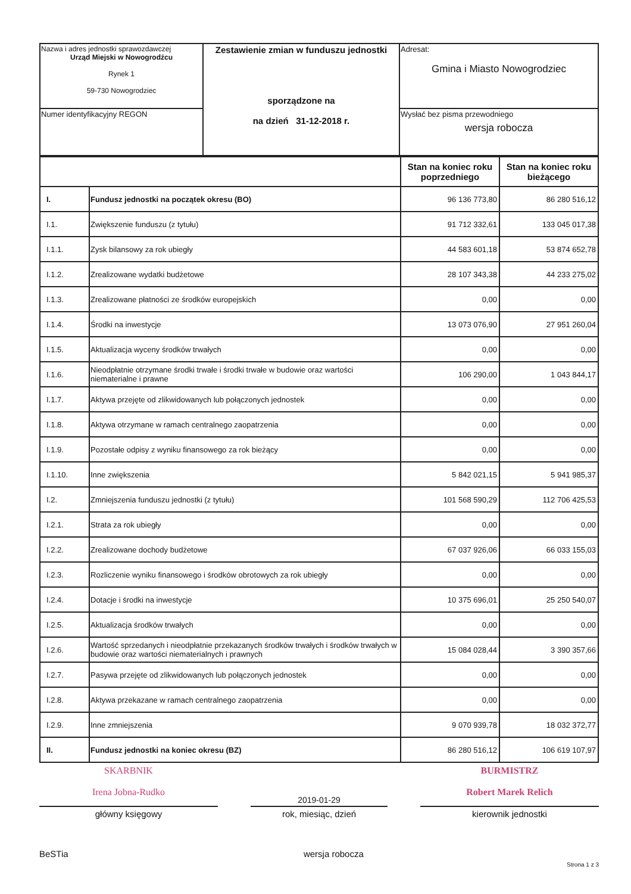| Nazwa i adres jednostki sprawozdawczej Urząd Miejski w Nowogrodźcu Rynek 1 59-730 Nowogrodziec | Zestawienie zmian w funduszu jednostki sporządzone na na dzień 31-12-2018 r. | Adresat: Gmina i Miasto Nowogrodziec |
| Numer identyfikacyjny REGON | | Wysłać bez pisma przewodniego wersja robocza |
| | | Stan na koniec roku poprzedniego | Stan na koniec roku bieżącego |
| --- | --- | --- | --- |
| I. | Fundusz jednostki na początek okresu (BO) | 96 136 773,80 | 86 280 516,12 |
| I.1. | Zwiększenie funduszu (z tytułu) | 91 712 332,61 | 133 045 017,38 |
| I.1.1. | Zysk bilansowy za rok ubiegły | 44 583 601,18 | 53 874 652,78 |
| I.1.2. | Zrealizowane wydatki budżetowe | 28 107 343,38 | 44 233 275,02 |
| I.1.3. | Zrealizowane płatności ze środków europejskich | 0,00 | 0,00 |
| I.1.4. | Środki na inwestycje | 13 073 076,90 | 27 951 260,04 |
| I.1.5. | Aktualizacja wyceny środków trwałych | 0,00 | 0,00 |
| I.1.6. | Nieodpłatnie otrzymane środki trwałe i środki trwałe w budowie oraz wartości niematerialne i prawne | 106 290,00 | 1 043 844,17 |
| I.1.7. | Aktywa przejęte od zlikwidowanych lub połączonych jednostek | 0,00 | 0,00 |
| I.1.8. | Aktywa otrzymane w ramach centralnego zaopatrzenia | 0,00 | 0,00 |
| I.1.9. | Pozostałe odpisy z wyniku finansowego za rok bieżący | 0,00 | 0,00 |
| I.1.10. | Inne zwiększenia | 5 842 021,15 | 5 941 985,37 |
| I.2. | Zmniejszenia funduszu jednostki (z tytułu) | 101 568 590,29 | 112 706 425,53 |
| I.2.1. | Strata za rok ubiegły | 0,00 | 0,00 |
| I.2.2. | Zrealizowane dochody budżetowe | 67 037 926,06 | 66 033 155,03 |
| I.2.3. | Rozliczenie wyniku finansowego i środków obrotowych za rok ubiegły | 0,00 | 0,00 |
| I.2.4. | Dotacje i środki na inwestycje | 10 375 696,01 | 25 250 540,07 |
| I.2.5. | Aktualizacja środków trwałych | 0,00 | 0,00 |
| I.2.6. | Wartość sprzedanych i nieodpłatnie przekazanych środków trwałych i środków trwałych w budowie oraz wartości niematerialnych i prawnych | 15 084 028,44 | 3 390 357,66 |
| I.2.7. | Pasywa przejęte od zlikwidowanych lub połączonych jednostek | 0,00 | 0,00 |
| I.2.8. | Aktywa przekazane w ramach centralnego zaopatrzenia | 0,00 | 0,00 |
| I.2.9. | Inne zmniejszenia | 9 070 939,78 | 18 032 372,77 |
| II. | Fundusz jednostki na koniec okresu (BZ) | 86 280 516,12 | 106 619 107,97 |
SKARBNIK
Irena Jobna-Rudko
2019-01-29
BURMISTRZ
Robert Marek Relich
główny księgowy rok, miesiąc, dzień kierownik jednostki
BeSTia wersja robocza
Strona 1 z 3